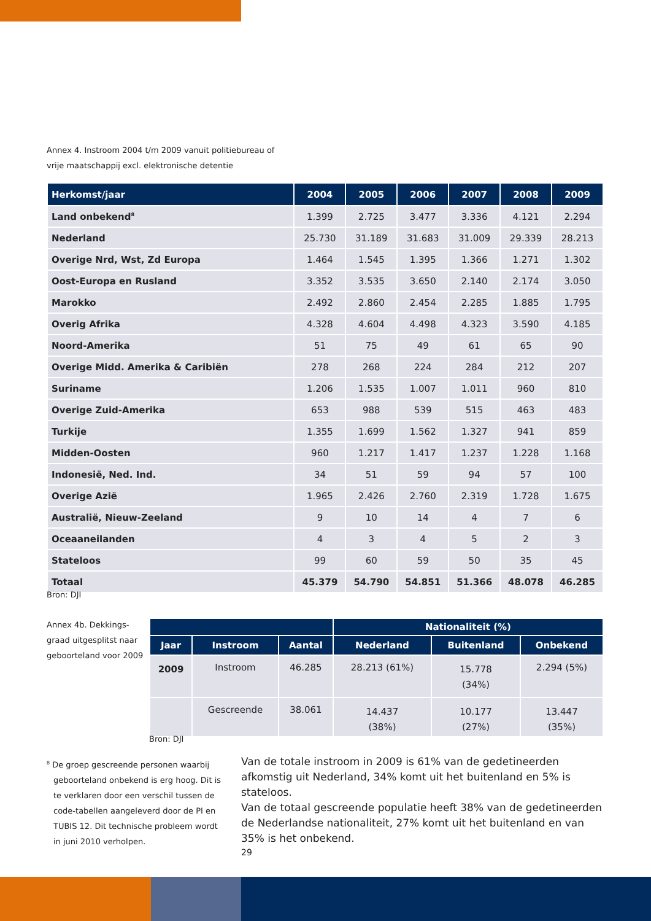Annex 4. Instroom 2004 t/m 2009 vanuit politiebureau of
vrije maatschappij excl. elektronische detentie
| Herkomst/jaar | 2004 | 2005 | 2006 | 2007 | 2008 | 2009 |
| --- | --- | --- | --- | --- | --- | --- |
| Land onbekend<sup>8</sup> | 1.399 | 2.725 | 3.477 | 3.336 | 4.121 | 2.294 |
| Nederland | 25.730 | 31.189 | 31.683 | 31.009 | 29.339 | 28.213 |
| Overige Nrd, Wst, Zd Europa | 1.464 | 1.545 | 1.395 | 1.366 | 1.271 | 1.302 |
| Oost-Europa en Rusland | 3.352 | 3.535 | 3.650 | 2.140 | 2.174 | 3.050 |
| Marokko | 2.492 | 2.860 | 2.454 | 2.285 | 1.885 | 1.795 |
| Overig Afrika | 4.328 | 4.604 | 4.498 | 4.323 | 3.590 | 4.185 |
| Noord-Amerika | 51 | 75 | 49 | 61 | 65 | 90 |
| Overige Midd. Amerika & Caribiën | 278 | 268 | 224 | 284 | 212 | 207 |
| Suriname | 1.206 | 1.535 | 1.007 | 1.011 | 960 | 810 |
| Overige Zuid-Amerika | 653 | 988 | 539 | 515 | 463 | 483 |
| Turkije | 1.355 | 1.699 | 1.562 | 1.327 | 941 | 859 |
| Midden-Oosten | 960 | 1.217 | 1.417 | 1.237 | 1.228 | 1.168 |
| Indonesië, Ned. Ind. | 34 | 51 | 59 | 94 | 57 | 100 |
| Overige Azië | 1.965 | 2.426 | 2.760 | 2.319 | 1.728 | 1.675 |
| Australië, Nieuw-Zeeland | 9 | 10 | 14 | 4 | 7 | 6 |
| Oceaaneilanden | 4 | 3 | 4 | 5 | 2 | 3 |
| Stateloos | 99 | 60 | 59 | 50 | 35 | 45 |
| Totaal | 45.379 | 54.790 | 54.851 | 51.366 | 48.078 | 46.285 |
Bron: DJI
Annex 4b. Dekkings-
graad uitgesplitst naar
geboorteland voor 2009
| | | | Nationaliteit (%) | | |
| --- | --- | --- | --- | --- | --- |
| Jaar | Instroom | Aantal | Nederland | Buitenland | Onbekend |
| 2009 | Instroom | 46.285 | 28.213 (61%) | 15.778 (34%) | 2.294 (5%) |
| | Gescreende | 38.061 | 14.437 (38%) | 10.177 (27%) | 13.447 (35%) |
Bron: DJI
<sup>8</sup> De groep gescreende personen waarbij geboorteland onbekend is erg hoog. Dit is te verklaren door een verschil tussen de code-tabellen aangeleverd door de PI en TUBIS 12. Dit technische probleem wordt in juni 2010 verholpen.
Van de totale instroom in 2009 is 61% van de gedetineerden afkomstig uit Nederland, 34% komt uit het buitenland en 5% is stateloos.
Van de totaal gescreende populatie heeft 38% van de gedetineerden de Nederlandse nationaliteit, 27% komt uit het buitenland en van 35% is het onbekend.
29